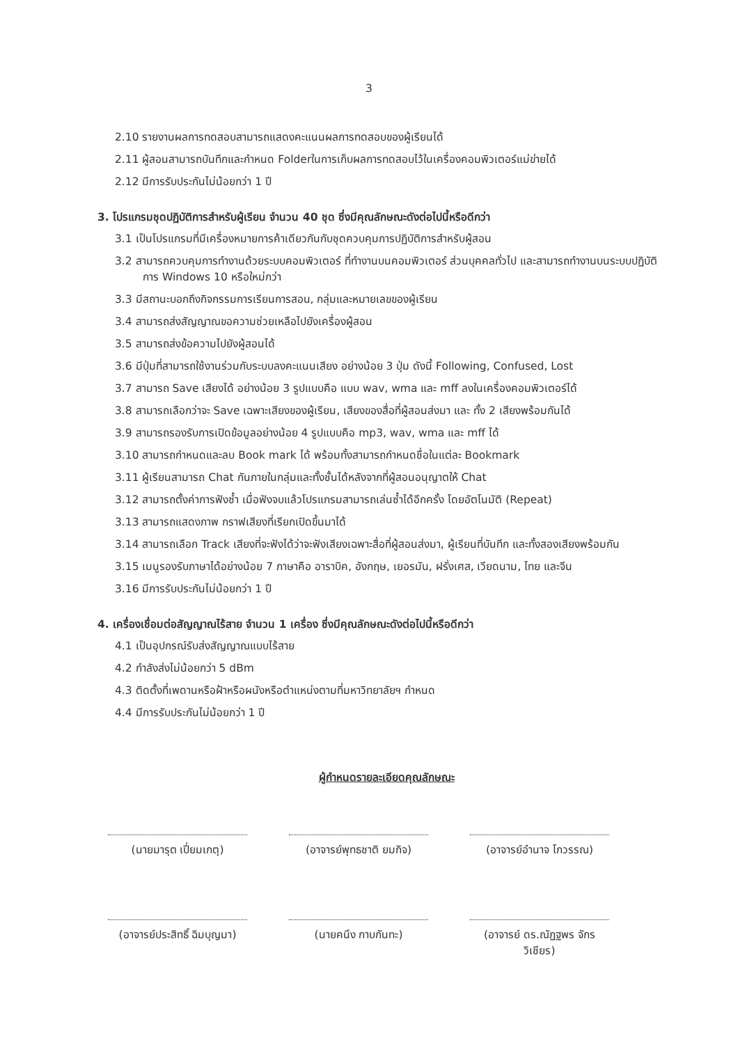3
2.10 รายงานผลการทดสอบสามารถแสดงคะแนนผลการทดสอบของผู้เรียนได้
2.11 ผู้สอนสามารถบันทึกและกำหนด Folderในการเก็บผลการทดสอบไว้ในเครื่องคอมพิวเตอร์แม่ข่ายได้
2.12 มีการรับประกันไม่น้อยกว่า 1 ปี
3. โปรแกรมชุดปฏิบัติการสำหรับผู้เรียน จำนวน 40 ชุด ซึ่งมีคุณลักษณะดังต่อไปนี้หรือดีกว่า
3.1 เป็นโปรแกรมที่มีเครื่องหมายการค้าเดียวกันกับชุดควบคุมการปฏิบัติการสำหรับผู้สอน
3.2 สามารถควบคุมการทำงานด้วยระบบคอมพิวเตอร์ ที่ทำงานบนคอมพิวเตอร์ ส่วนบุคคลทั่วไป และสามารถทำงานบนระบบปฏิบัติการ Windows 10 หรือใหม่กว่า
3.3 มีสถานะบอกถึงกิจกรรมการเรียนการสอน, กลุ่มและหมายเลขของผู้เรียน
3.4 สามารถส่งสัญญาณขอความช่วยเหลือไปยังเครื่องผู้สอน
3.5 สามารถส่งข้อความไปยังผู้สอนได้
3.6 มีปุ่มที่สามารถใช้งานร่วมกับระบบลงคะแนนเสียง อย่างน้อย 3 ปุ่ม ดังนี้ Following, Confused, Lost
3.7 สามารถ Save เสียงได้ อย่างน้อย 3 รูปแบบคือ แบบ wav, wma และ mff ลงในเครื่องคอมพิวเตอร์ได้
3.8 สามารถเลือกว่าจะ Save เฉพาะเสียงของผู้เรียน, เสียงของสื่อที่ผู้สอนส่งมา และ ทั้ง 2 เสียงพร้อมกันได้
3.9 สามารถรองรับการเปิดข้อมูลอย่างน้อย 4 รูปแบบคือ mp3, wav, wma และ mff ได้
3.10 สามารถกำหนดและลบ Book mark ได้ พร้อมทั้งสามารถกำหนดชื่อในแต่ละ Bookmark
3.11 ผู้เรียนสามารถ Chat กันภายในกลุ่มและทั้งชั้นได้หลังจากที่ผู้สอนอนุญาตให้ Chat
3.12 สามารถตั้งค่าการฟังซ้ำ เมื่อฟังจบแล้วโปรแกรมสามารถเล่นซ้ำได้อีกครั้ง โดยอัตโนมัติ (Repeat)
3.13 สามารถแสดงภาพ กราฟเสียงที่เรียกเปิดขึ้นมาได้
3.14 สามารถเลือก Track เสียงที่จะฟังได้ว่าจะฟังเสียงเฉพาะสื่อที่ผู้สอนส่งมา, ผู้เรียนที่บันทึก และทั้งสองเสียงพร้อมกัน
3.15 เมนูรองรับภาษาได้อย่างน้อย 7 ภาษาคือ อาราบิค, อังกฤษ, เยอรมัน, ฝรั่งเศส, เวียดนาม, ไทย และจีน
3.16 มีการรับประกันไม่น้อยกว่า 1 ปี
4. เครื่องเชื่อมต่อสัญญาณไร้สาย จำนวน 1 เครื่อง ซึ่งมีคุณลักษณะดังต่อไปนี้หรือดีกว่า
4.1 เป็นอุปกรณ์รับส่งสัญญาณแบบไร้สาย
4.2 กำลังส่งไม่น้อยกว่า 5 dBm
4.3 ติดตั้งที่เพดานหรือฝ้าหรือผนังหรือตำแหน่งตามที่มหาวิทยาลัยฯ กำหนด
4.4 มีการรับประกันไม่น้อยกว่า 1 ปี
ผู้กำหนดรายละเอียดคุณลักษณะ
(นายมารุต เปี่ยมเกตุ) (อาจารย์พุทธชาติ ยมกิจ)
(อาจารย์อำนาจ โกวรรณ)
(อาจารย์ประสิทธิ์ ฉิมบุญมา)
(นายคนึง กาบกันทะ) (อาจารย์ ดร.ณัฏฐพร จักรวิเชียร)